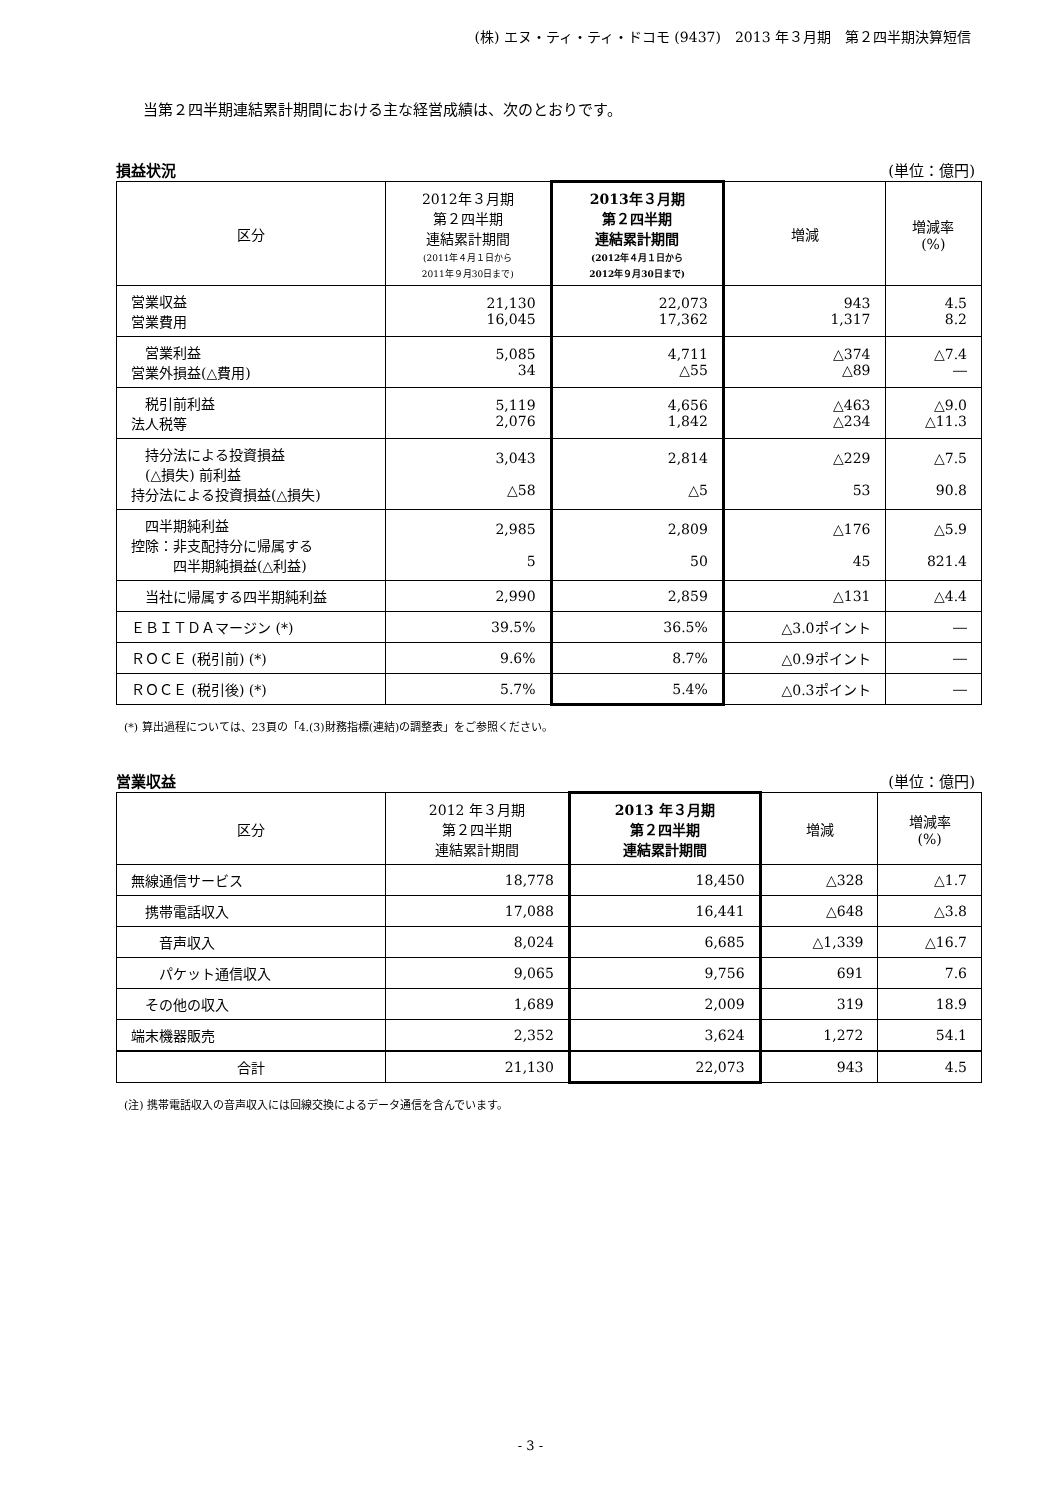(株) エヌ・ティ・ティ・ドコモ (9437)　2013 年３月期　第２四半期決算短信
当第２四半期連結累計期間における主な経営成績は、次のとおりです。
損益状況 (単位：億円)
| 区分 | 2012年３月期 第２四半期 連結累計期間 (2011年４月１日から 2011年９月30日まで) | 2013年３月期 第２四半期 連結累計期間 (2012年４月１日から 2012年９月30日まで) | 増減 | 増減率 (%) |
| --- | --- | --- | --- | --- |
| 営業収益 営業費用 | 21,130 16,045 | 22,073 17,362 | 943 1,317 | 4.5 8.2 |
| 営業利益 営業外損益(△費用) | 5,085 34 | 4,711 △55 | △374 △89 | △7.4 ― |
| 税引前利益 法人税等 | 5,119 2,076 | 4,656 1,842 | △463 △234 | △9.0 △11.3 |
| 持分法による投資損益 (△損失) 前利益 持分法による投資損益(△損失) | 3,043 △58 | 2,814 △5 | △229 53 | △7.5 90.8 |
| 四半期純利益 控除：非支配持分に帰属する 四半期純損益(△利益) | 2,985 5 | 2,809 50 | △176 45 | △5.9 821.4 |
| 当社に帰属する四半期純利益 | 2,990 | 2,859 | △131 | △4.4 |
| ＥＢＩＴＤＡマージン (*) | 39.5% | 36.5% | △3.0ポイント | ― |
| ＲＯＣＥ (税引前) (*) | 9.6% | 8.7% | △0.9ポイント | ― |
| ＲＯＣＥ (税引後) (*) | 5.7% | 5.4% | △0.3ポイント | ― |
(*) 算出過程については、23頁の「4.(3)財務指標(連結)の調整表」をご参照ください。
営業収益 (単位：億円)
| 区分 | 2012 年３月期 第２四半期 連結累計期間 | 2013 年３月期 第２四半期 連結累計期間 | 増減 | 増減率 (%) |
| --- | --- | --- | --- | --- |
| 無線通信サービス | 18,778 | 18,450 | △328 | △1.7 |
| 携帯電話収入 | 17,088 | 16,441 | △648 | △3.8 |
| 音声収入 | 8,024 | 6,685 | △1,339 | △16.7 |
| パケット通信収入 | 9,065 | 9,756 | 691 | 7.6 |
| その他の収入 | 1,689 | 2,009 | 319 | 18.9 |
| 端末機器販売 | 2,352 | 3,624 | 1,272 | 54.1 |
| 合計 | 21,130 | 22,073 | 943 | 4.5 |
(注) 携帯電話収入の音声収入には回線交換によるデータ通信を含んでいます。
- 3 -